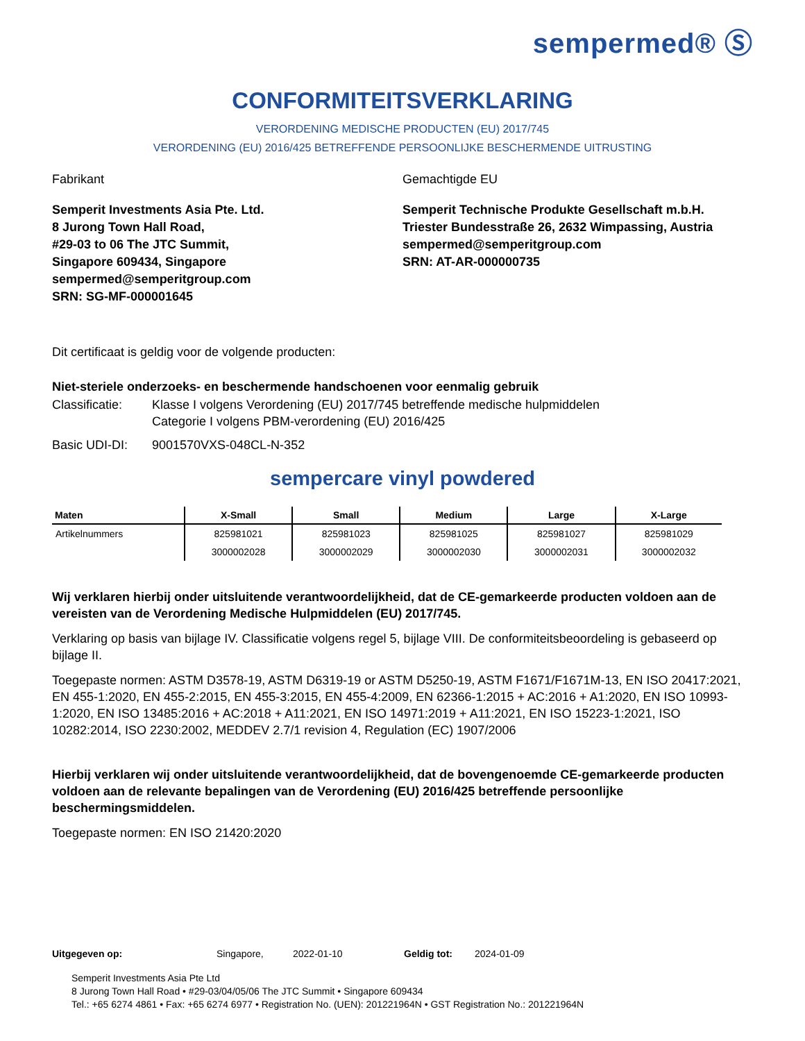sempermed® Ⓢ
CONFORMITEITSVERKLARING
VERORDENING MEDISCHE PRODUCTEN (EU) 2017/745
VERORDENING (EU) 2016/425 BETREFFENDE PERSOONLIJKE BESCHERMENDE UITRUSTING
Fabrikant
Semperit Investments Asia Pte. Ltd.
8 Jurong Town Hall Road,
#29-03 to 06 The JTC Summit,
Singapore 609434, Singapore
sempermed@semperitgroup.com
SRN: SG-MF-000001645
Gemachtigde EU
Semperit Technische Produkte Gesellschaft m.b.H.
Triester Bundesstraße 26, 2632 Wimpassing, Austria
sempermed@semperitgroup.com
SRN: AT-AR-000000735
Dit certificaat is geldig voor de volgende producten:
Niet-steriele onderzoeks- en beschermende handschoenen voor eenmalig gebruik
Classificatie: Klasse I volgens Verordening (EU) 2017/745 betreffende medische hulpmiddelen
Categorie I volgens PBM-verordening (EU) 2016/425
Basic UDI-DI: 9001570VXS-048CL-N-352
sempercare vinyl powdered
| Maten | X-Small | Small | Medium | Large | X-Large |
| --- | --- | --- | --- | --- | --- |
| Artikelnummers | 825981021 | 825981023 | 825981025 | 825981027 | 825981029 |
| | 3000002028 | 3000002029 | 3000002030 | 3000002031 | 3000002032 |
Wij verklaren hierbij onder uitsluitende verantwoordelijkheid, dat de CE-gemarkeerde producten voldoen aan de vereisten van de Verordening Medische Hulpmiddelen (EU) 2017/745.
Verklaring op basis van bijlage IV. Classificatie volgens regel 5, bijlage VIII. De conformiteitsbeoordeling is gebaseerd op bijlage II.
Toegepaste normen: ASTM D3578-19, ASTM D6319-19 or ASTM D5250-19, ASTM F1671/F1671M-13, EN ISO 20417:2021, EN 455-1:2020, EN 455-2:2015, EN 455-3:2015, EN 455-4:2009, EN 62366-1:2015 + AC:2016 + A1:2020, EN ISO 10993-1:2020, EN ISO 13485:2016 + AC:2018 + A11:2021, EN ISO 14971:2019 + A11:2021, EN ISO 15223-1:2021, ISO 10282:2014, ISO 2230:2002, MEDDEV 2.7/1 revision 4, Regulation (EC) 1907/2006
Hierbij verklaren wij onder uitsluitende verantwoordelijkheid, dat de bovengenoemde CE-gemarkeerde producten voldoen aan de relevante bepalingen van de Verordening (EU) 2016/425 betreffende persoonlijke beschermingsmiddelen.
Toegepaste normen: EN ISO 21420:2020
Uitgegeven op: Singapore, 2022-01-10 Geldig tot: 2024-01-09
Semperit Investments Asia Pte Ltd
8 Jurong Town Hall Road • #29-03/04/05/06 The JTC Summit • Singapore 609434
Tel.: +65 6274 4861 • Fax: +65 6274 6977 • Registration No. (UEN): 201221964N • GST Registration No.: 201221964N